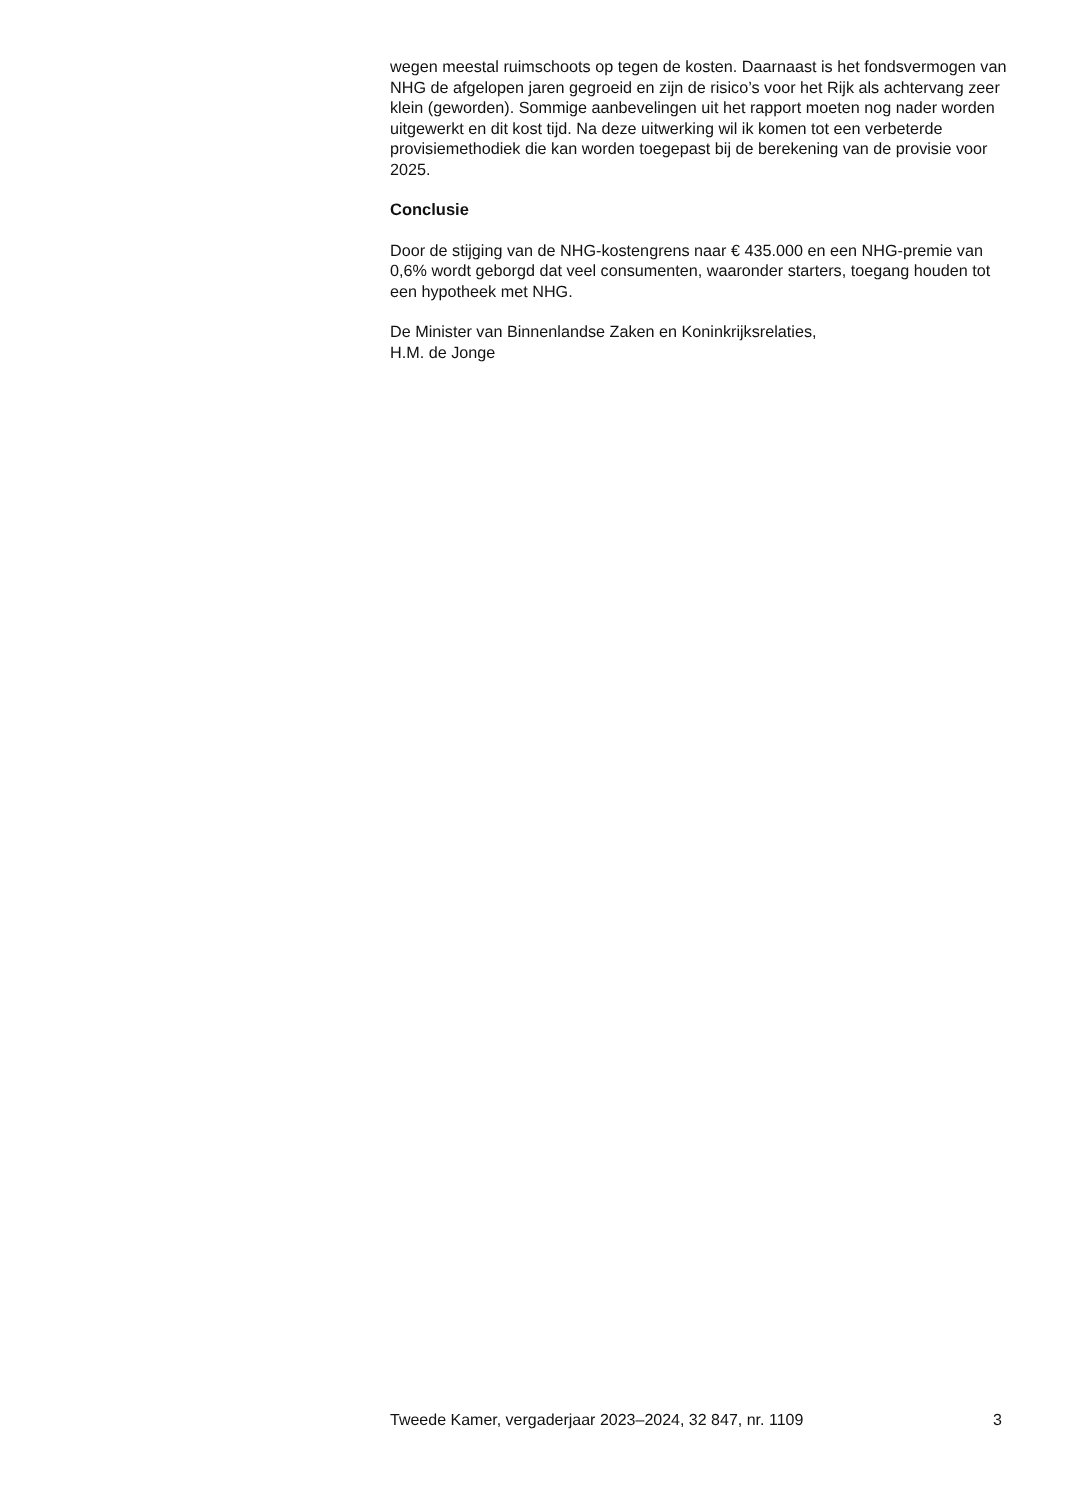wegen meestal ruimschoots op tegen de kosten. Daarnaast is het fondsvermogen van NHG de afgelopen jaren gegroeid en zijn de risico’s voor het Rijk als achtervang zeer klein (geworden). Sommige aanbevelingen uit het rapport moeten nog nader worden uitgewerkt en dit kost tijd. Na deze uitwerking wil ik komen tot een verbeterde provisiemethodiek die kan worden toegepast bij de berekening van de provisie voor 2025.
Conclusie
Door de stijging van de NHG-kostengrens naar € 435.000 en een NHG-premie van 0,6% wordt geborgd dat veel consumenten, waaronder starters, toegang houden tot een hypotheek met NHG.
De Minister van Binnenlandse Zaken en Koninkrijksrelaties,
H.M. de Jonge
Tweede Kamer, vergaderjaar 2023–2024, 32 847, nr. 1109 3